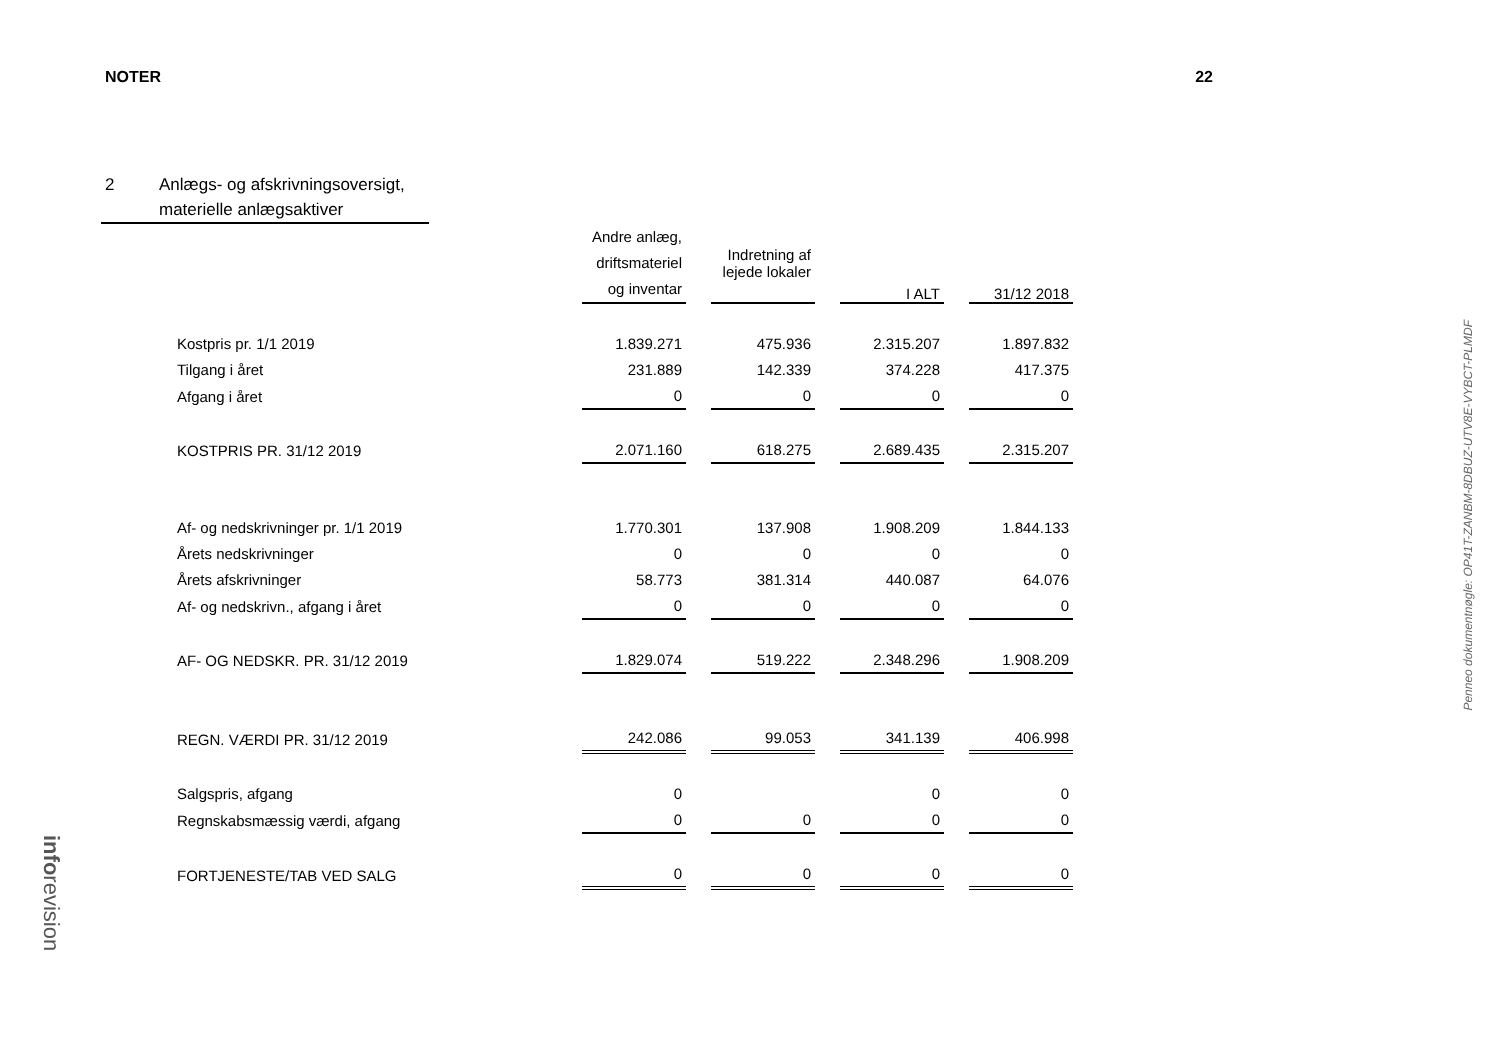NOTER 22
2 Anlægs- og afskrivningsoversigt,
materielle anlægsaktiver
| | Andre anlæg, driftsmateriel og inventar | Indretning af lejede lokaler | I ALT | 31/12 2018 |
| --- | --- | --- | --- | --- |
| Kostpris pr. 1/1 2019 | 1.839.271 | 475.936 | 2.315.207 | 1.897.832 |
| Tilgang i året | 231.889 | 142.339 | 374.228 | 417.375 |
| Afgang i året | 0 | 0 | 0 | 0 |
| KOSTPRIS PR. 31/12 2019 | 2.071.160 | 618.275 | 2.689.435 | 2.315.207 |
| Af- og nedskrivninger pr. 1/1 2019 | 1.770.301 | 137.908 | 1.908.209 | 1.844.133 |
| Årets nedskrivninger | 0 | 0 | 0 | 0 |
| Årets afskrivninger | 58.773 | 381.314 | 440.087 | 64.076 |
| Af- og nedskrivn., afgang i året | 0 | 0 | 0 | 0 |
| AF- OG NEDSKR. PR. 31/12 2019 | 1.829.074 | 519.222 | 2.348.296 | 1.908.209 |
| REGN. VÆRDI PR. 31/12 2019 | 242.086 | 99.053 | 341.139 | 406.998 |
| Salgspris, afgang | 0 | | 0 | 0 |
| Regnskabsmæssig værdi, afgang | 0 | 0 | 0 | 0 |
| FORTJENESTE/TAB VED SALG | 0 | 0 | 0 | 0 |
Penneo dokumentnøgle: OP41T-ZANBM-8DBUZ-UTV8E-VYBCT-PLMDF
inforevision